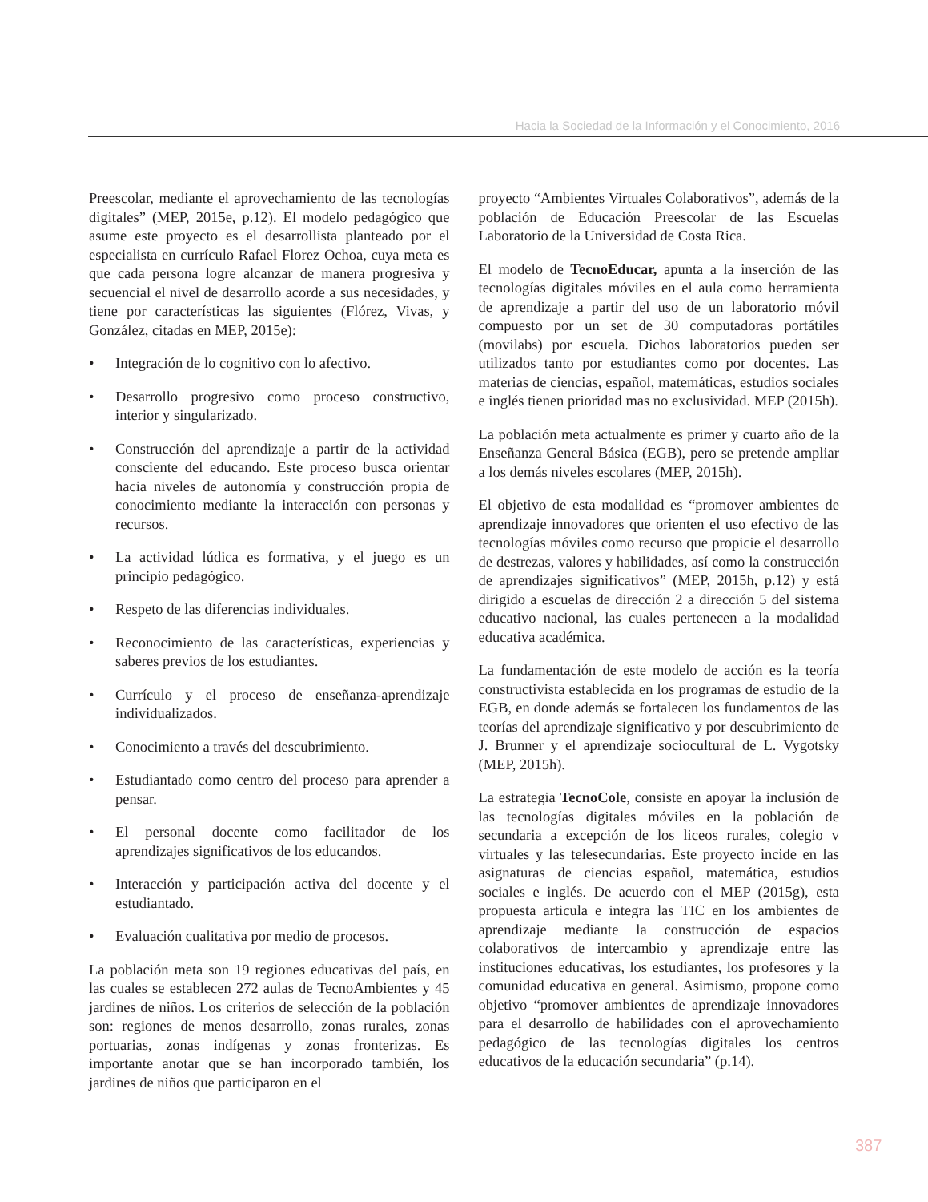Hacia la Sociedad de la Información y el Conocimiento, 2016
Preescolar, mediante el aprovechamiento de las tecnologías digitales” (MEP, 2015e, p.12). El modelo pedagógico que asume este proyecto es el desarrollista planteado por el especialista en currículo Rafael Florez Ochoa, cuya meta es que cada persona logre alcanzar de manera progresiva y secuencial el nivel de desarrollo acorde a sus necesidades, y tiene por características las siguientes (Flórez, Vivas, y González, citadas en MEP, 2015e):
• Integración de lo cognitivo con lo afectivo.
• Desarrollo progresivo como proceso constructivo, interior y singularizado.
• Construcción del aprendizaje a partir de la actividad consciente del educando. Este proceso busca orientar hacia niveles de autonomía y construcción propia de conocimiento mediante la interacción con personas y recursos.
• La actividad lúdica es formativa, y el juego es un principio pedagógico.
• Respeto de las diferencias individuales.
• Reconocimiento de las características, experiencias y saberes previos de los estudiantes.
• Currículo y el proceso de enseñanza-aprendizaje individualizados.
• Conocimiento a través del descubrimiento.
• Estudiantado como centro del proceso para aprender a pensar.
• El personal docente como facilitador de los aprendizajes significativos de los educandos.
• Interacción y participación activa del docente y el estudiantado.
• Evaluación cualitativa por medio de procesos.
La población meta son 19 regiones educativas del país, en las cuales se establecen 272 aulas de TecnoAmbientes y 45 jardines de niños. Los criterios de selección de la población son: regiones de menos desarrollo, zonas rurales, zonas portuarias, zonas indígenas y zonas fronterizas. Es importante anotar que se han incorporado también, los jardines de niños que participaron en el
proyecto “Ambientes Virtuales Colaborativos”, además de la población de Educación Preescolar de las Escuelas Laboratorio de la Universidad de Costa Rica.
El modelo de TecnoEducar, apunta a la inserción de las tecnologías digitales móviles en el aula como herramienta de aprendizaje a partir del uso de un laboratorio móvil compuesto por un set de 30 computadoras portátiles (movilabs) por escuela. Dichos laboratorios pueden ser utilizados tanto por estudiantes como por docentes. Las materias de ciencias, español, matemáticas, estudios sociales e inglés tienen prioridad mas no exclusividad. MEP (2015h).
La población meta actualmente es primer y cuarto año de la Enseñanza General Básica (EGB), pero se pretende ampliar a los demás niveles escolares (MEP, 2015h).
El objetivo de esta modalidad es “promover ambientes de aprendizaje innovadores que orienten el uso efectivo de las tecnologías móviles como recurso que propicie el desarrollo de destrezas, valores y habilidades, así como la construcción de aprendizajes significativos” (MEP, 2015h, p.12) y está dirigido a escuelas de dirección 2 a dirección 5 del sistema educativo nacional, las cuales pertenecen a la modalidad educativa académica.
La fundamentación de este modelo de acción es la teoría constructivista establecida en los programas de estudio de la EGB, en donde además se fortalecen los fundamentos de las teorías del aprendizaje significativo y por descubrimiento de J. Brunner y el aprendizaje sociocultural de L. Vygotsky (MEP, 2015h).
La estrategia TecnoCole, consiste en apoyar la inclusión de las tecnologías digitales móviles en la población de secundaria a excepción de los liceos rurales, colegio v virtuales y las telesecundarias. Este proyecto incide en las asignaturas de ciencias español, matemática, estudios sociales e inglés. De acuerdo con el MEP (2015g), esta propuesta articula e integra las TIC en los ambientes de aprendizaje mediante la construcción de espacios colaborativos de intercambio y aprendizaje entre las instituciones educativas, los estudiantes, los profesores y la comunidad educativa en general. Asimismo, propone como objetivo “promover ambientes de aprendizaje innovadores para el desarrollo de habilidades con el aprovechamiento pedagógico de las tecnologías digitales los centros educativos de la educación secundaria” (p.14).
387